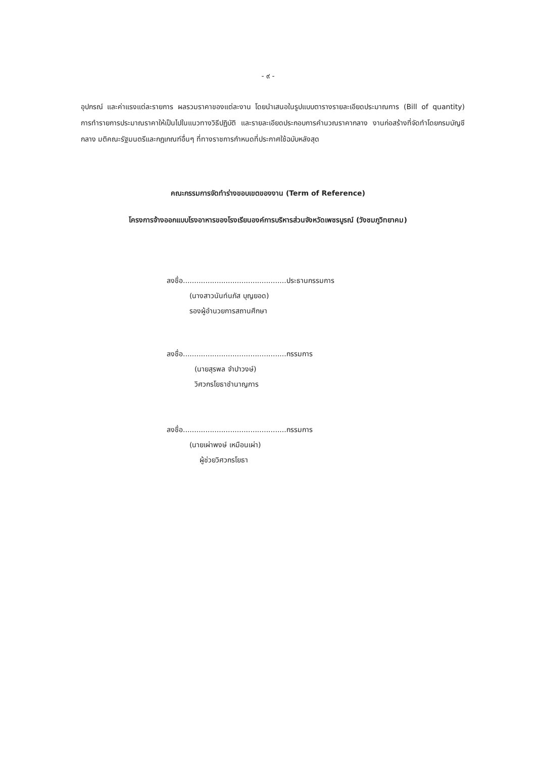- ๙ -
อุปกรณ์ และค่าแรงแต่ละรายการ ผลรวมราคาของแต่ละงาน โดยนำเสนอในรูปแบบตารางรายละเอียดประมาณการ (Bill of quantity) การทำรายการประมาณราคาให้เป็นไปในแนวทางวิธีปฏิบัติ และรายละเอียดประกอบการคำนวณราคากลาง งานก่อสร้างที่จัดทำโดยกรมบัญชีกลาง มติคณะรัฐมนตรีและกฎเกณฑ์อื่นๆ ที่ทางราชการกำหนดที่ประกาศใช้ฉบับหลังสุด
คณะกรรมการจัดทำร่างขอบเขตของงาน (Term of Reference)
โครงการจ้างออกแบบโรงอาหารของโรงเรียนองค์การบริหารส่วนจังหวัดเพชรบูรณ์ (วังชมภูวิทยาคม)
ลงชื่อ..............................................ประธานกรรมการ
(นางสาวนันท์นภัส บุญยอด)
รองผู้อำนวยการสถานศึกษา
ลงชื่อ..............................................กรรมการ
(นายสุรพล จำปาวงษ์)
วิศวกรโยธาชำนาญการ
ลงชื่อ..............................................กรรมการ
(นายเผ่าพงษ์ เหมือนเผ่า)
ผู้ช่วยวิศวกรโยธา